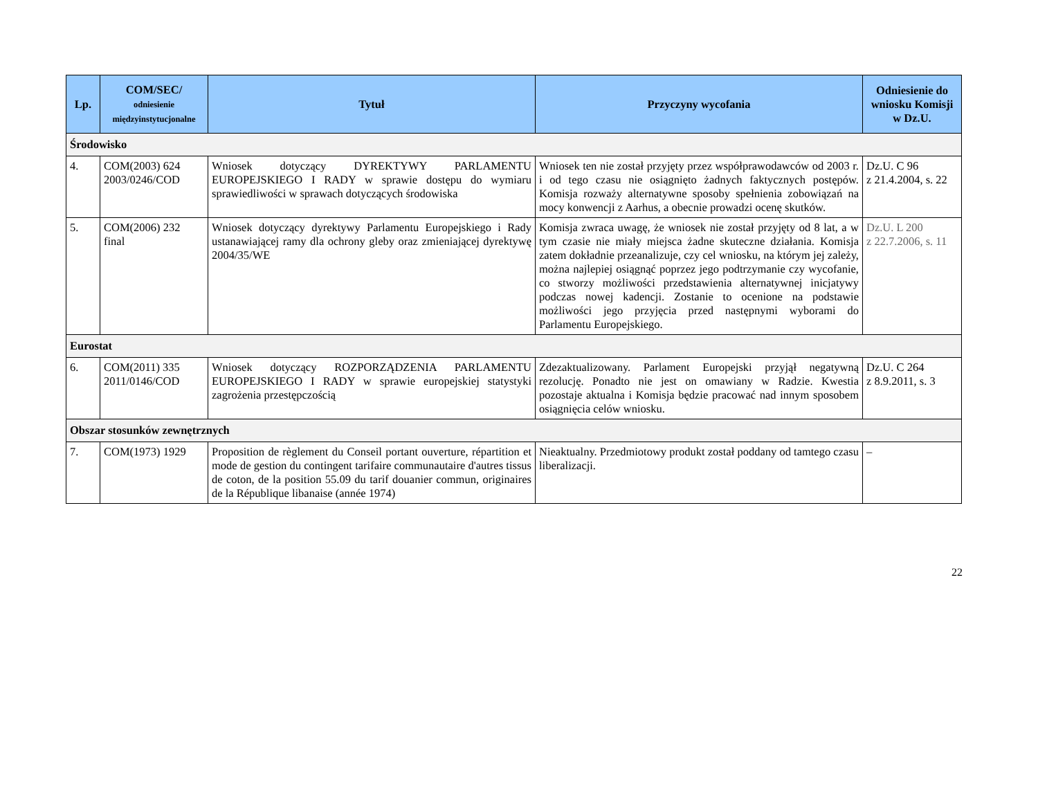| Lp. | COM/SEC/ odniesienie międzyinstytucjonalne | Tytuł | Przyczyny wycofania | Odniesienie do wniosku Komisji w Dz.U. |
| --- | --- | --- | --- | --- |
| Środowisko | | | | |
| 4. | COM(2003) 624 2003/0246/COD | Wniosek dotyczący DYREKTYWY PARLAMENTU EUROPEJSKIEGO I RADY w sprawie dostępu do wymiaru sprawiedliwości w sprawach dotyczących środowiska | Wniosek ten nie został przyjęty przez współprawodawców od 2003 r. i od tego czasu nie osiągnięto żadnych faktycznych postępów. Komisja rozważy alternatywne sposoby spełnienia zobowiązań na mocy konwencji z Aarhus, a obecnie prowadzi ocenę skutków. | Dz.U. C 96 z 21.4.2004, s. 22 |
| 5. | COM(2006) 232 final | Wniosek dotyczący dyrektywy Parlamentu Europejskiego i Rady ustanawiającej ramy dla ochrony gleby oraz zmieniającej dyrektywę 2004/35/WE | Komisja zwraca uwagę, że wniosek nie został przyjęty od 8 lat, a w tym czasie nie miały miejsca żadne skuteczne działania. Komisja zatem dokładnie przeanalizuje, czy cel wniosku, na którym jej zależy, można najlepiej osiągnąć poprzez jego podtrzymanie czy wycofanie, co stworzy możliwości przedstawienia alternatywnej inicjatywy podczas nowej kadencji. Zostanie to ocenione na podstawie możliwości jego przyjęcia przed następnymi wyborami do Parlamentu Europejskiego. | Dz.U. L 200 z 22.7.2006, s. 11 |
| Eurostat | | | | |
| 6. | COM(2011) 335 2011/0146/COD | Wniosek dotyczący ROZPORZĄDZENIA PARLAMENTU EUROPEJSKIEGO I RADY w sprawie europejskiej statystyki zagrożenia przestępczością | Zdezaktualizowany. Parlament Europejski przyjął negatywną rezolucję. Ponadto nie jest on omawiany w Radzie. Kwestia pozostaje aktualna i Komisja będzie pracować nad innym sposobem osiągnięcia celów wniosku. | Dz.U. C 264 z 8.9.2011, s. 3 |
| Obszar stosunków zewnętrznych | | | | |
| 7. | COM(1973) 1929 | Proposition de règlement du Conseil portant ouverture, répartition et mode de gestion du contingent tarifaire communautaire d'autres tissus de coton, de la position 55.09 du tarif douanier commun, originaires de la République libanaise (année 1974) | Nieaktualny. Przedmiotowy produkt został poddany od tamtego czasu liberalizacji. | – |
22